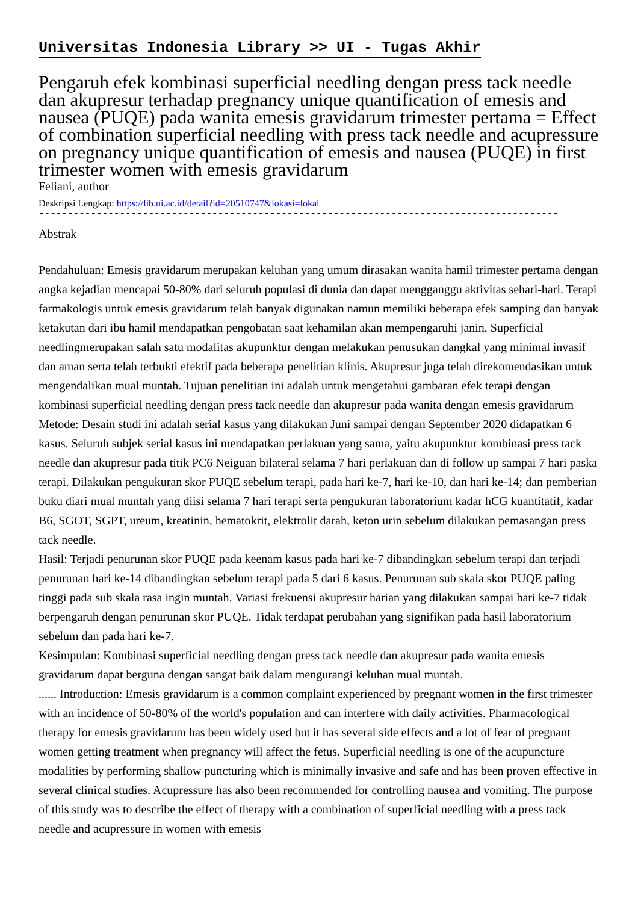Universitas Indonesia Library >> UI - Tugas Akhir
Pengaruh efek kombinasi superficial needling dengan press tack needle dan akupresur terhadap pregnancy unique quantification of emesis and nausea (PUQE) pada wanita emesis gravidarum trimester pertama = Effect of combination superficial needling with press tack needle and acupressure on pregnancy unique quantification of emesis and nausea (PUQE) in first trimester women with emesis gravidarum
Feliani, author
Deskripsi Lengkap: https://lib.ui.ac.id/detail?id=20510747&lokasi=lokal
------------------------------------------------------------------------------------------
Abstrak
Pendahuluan: Emesis gravidarum merupakan keluhan yang umum dirasakan wanita hamil trimester pertama dengan angka kejadian mencapai 50-80% dari seluruh populasi di dunia dan dapat mengganggu aktivitas sehari-hari. Terapi farmakologis untuk emesis gravidarum telah banyak digunakan namun memiliki beberapa efek samping dan banyak ketakutan dari ibu hamil mendapatkan pengobatan saat kehamilan akan mempengaruhi janin. Superficial needlingmerupakan salah satu modalitas akupunktur dengan melakukan penusukan dangkal yang minimal invasif dan aman serta telah terbukti efektif pada beberapa penelitian klinis. Akupresur juga telah direkomendasikan untuk mengendalikan mual muntah. Tujuan penelitian ini adalah untuk mengetahui gambaran efek terapi dengan kombinasi superficial needling dengan press tack needle dan akupresur pada wanita dengan emesis gravidarum
Metode: Desain studi ini adalah serial kasus yang dilakukan Juni sampai dengan September 2020 didapatkan 6 kasus. Seluruh subjek serial kasus ini mendapatkan perlakuan yang sama, yaitu akupunktur kombinasi press tack needle dan akupresur pada titik PC6 Neiguan bilateral selama 7 hari perlakuan dan di follow up sampai 7 hari paska terapi. Dilakukan pengukuran skor PUQE sebelum terapi, pada hari ke-7, hari ke-10, dan hari ke-14; dan pemberian buku diari mual muntah yang diisi selama 7 hari terapi serta pengukuran laboratorium kadar hCG kuantitatif, kadar B6, SGOT, SGPT, ureum, kreatinin, hematokrit, elektrolit darah, keton urin sebelum dilakukan pemasangan press tack needle.
Hasil: Terjadi penurunan skor PUQE pada keenam kasus pada hari ke-7 dibandingkan sebelum terapi dan terjadi penurunan hari ke-14 dibandingkan sebelum terapi pada 5 dari 6 kasus. Penurunan sub skala skor PUQE paling tinggi pada sub skala rasa ingin muntah. Variasi frekuensi akupresur harian yang dilakukan sampai hari ke-7 tidak berpengaruh dengan penurunan skor PUQE. Tidak terdapat perubahan yang signifikan pada hasil laboratorium sebelum dan pada hari ke-7.
Kesimpulan: Kombinasi superficial needling dengan press tack needle dan akupresur pada wanita emesis gravidarum dapat berguna dengan sangat baik dalam mengurangi keluhan mual muntah.
...... Introduction: Emesis gravidarum is a common complaint experienced by pregnant women in the first trimester with an incidence of 50-80% of the world's population and can interfere with daily activities. Pharmacological therapy for emesis gravidarum has been widely used but it has several side effects and a lot of fear of pregnant women getting treatment when pregnancy will affect the fetus. Superficial needling is one of the acupuncture modalities by performing shallow puncturing which is minimally invasive and safe and has been proven effective in several clinical studies. Acupressure has also been recommended for controlling nausea and vomiting. The purpose of this study was to describe the effect of therapy with a combination of superficial needling with a press tack needle and acupressure in women with emesis